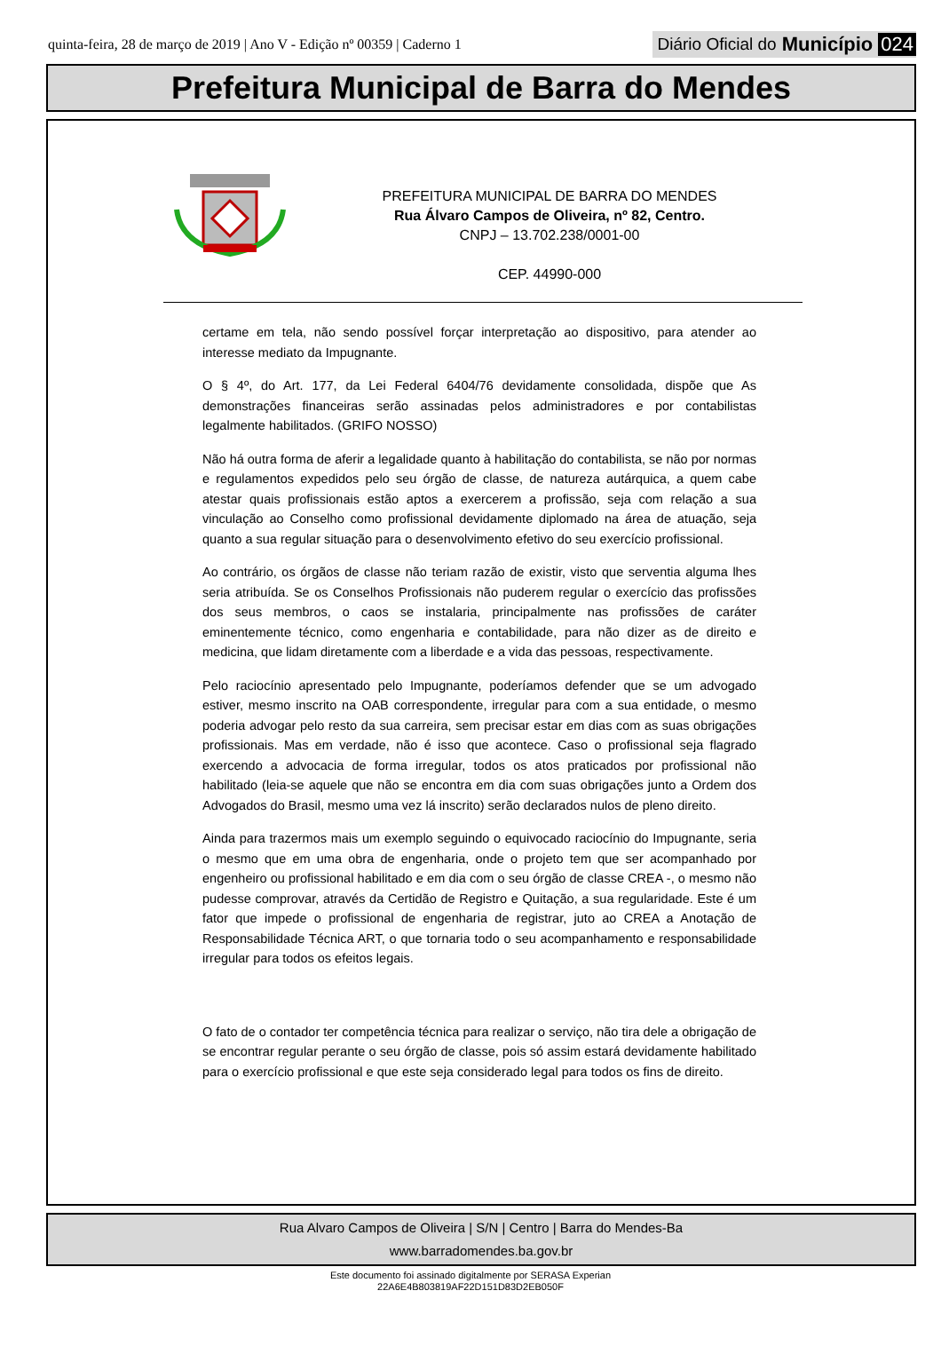quinta-feira, 28 de março de 2019 | Ano V - Edição nº 00359 | Caderno 1
Diário Oficial do Município 024
Prefeitura Municipal de Barra do Mendes
PREFEITURA MUNICIPAL DE BARRA DO MENDES
Rua Álvaro Campos de Oliveira, nº 82, Centro.
CNPJ – 13.702.238/0001-00
CEP. 44990-000
certame em tela, não sendo possível forçar interpretação ao dispositivo, para atender ao interesse mediato da Impugnante.
O § 4º, do Art. 177, da Lei Federal 6404/76 devidamente consolidada, dispõe que As demonstrações financeiras serão assinadas pelos administradores e por contabilistas legalmente habilitados. (GRIFO NOSSO)
Não há outra forma de aferir a legalidade quanto à habilitação do contabilista, se não por normas e regulamentos expedidos pelo seu órgão de classe, de natureza autárquica, a quem cabe atestar quais profissionais estão aptos a exercerem a profissão, seja com relação a sua vinculação ao Conselho como profissional devidamente diplomado na área de atuação, seja quanto a sua regular situação para o desenvolvimento efetivo do seu exercício profissional.
Ao contrário, os órgãos de classe não teriam razão de existir, visto que serventia alguma lhes seria atribuída. Se os Conselhos Profissionais não puderem regular o exercício das profissões dos seus membros, o caos se instalaria, principalmente nas profissões de caráter eminentemente técnico, como engenharia e contabilidade, para não dizer as de direito e medicina, que lidam diretamente com a liberdade e a vida das pessoas, respectivamente.
Pelo raciocínio apresentado pelo Impugnante, poderíamos defender que se um advogado estiver, mesmo inscrito na OAB correspondente, irregular para com a sua entidade, o mesmo poderia advogar pelo resto da sua carreira, sem precisar estar em dias com as suas obrigações profissionais. Mas em verdade, não é isso que acontece. Caso o profissional seja flagrado exercendo a advocacia de forma irregular, todos os atos praticados por profissional não habilitado (leia-se aquele que não se encontra em dia com suas obrigações junto a Ordem dos Advogados do Brasil, mesmo uma vez lá inscrito) serão declarados nulos de pleno direito.
Ainda para trazermos mais um exemplo seguindo o equivocado raciocínio do Impugnante, seria o mesmo que em uma obra de engenharia, onde o projeto tem que ser acompanhado por engenheiro ou profissional habilitado e em dia com o seu órgão de classe CREA -, o mesmo não pudesse comprovar, através da Certidão de Registro e Quitação, a sua regularidade. Este é um fator que impede o profissional de engenharia de registrar, juto ao CREA a Anotação de Responsabilidade Técnica ART, o que tornaria todo o seu acompanhamento e responsabilidade irregular para todos os efeitos legais.
O fato de o contador ter competência técnica para realizar o serviço, não tira dele a obrigação de se encontrar regular perante o seu órgão de classe, pois só assim estará devidamente habilitado para o exercício profissional e que este seja considerado legal para todos os fins de direito.
Rua Alvaro Campos de Oliveira | S/N | Centro | Barra do Mendes-Ba
www.barradomendes.ba.gov.br
Este documento foi assinado digitalmente por SERASA Experian
22A6E4B803819AF22D151D83D2EB050F